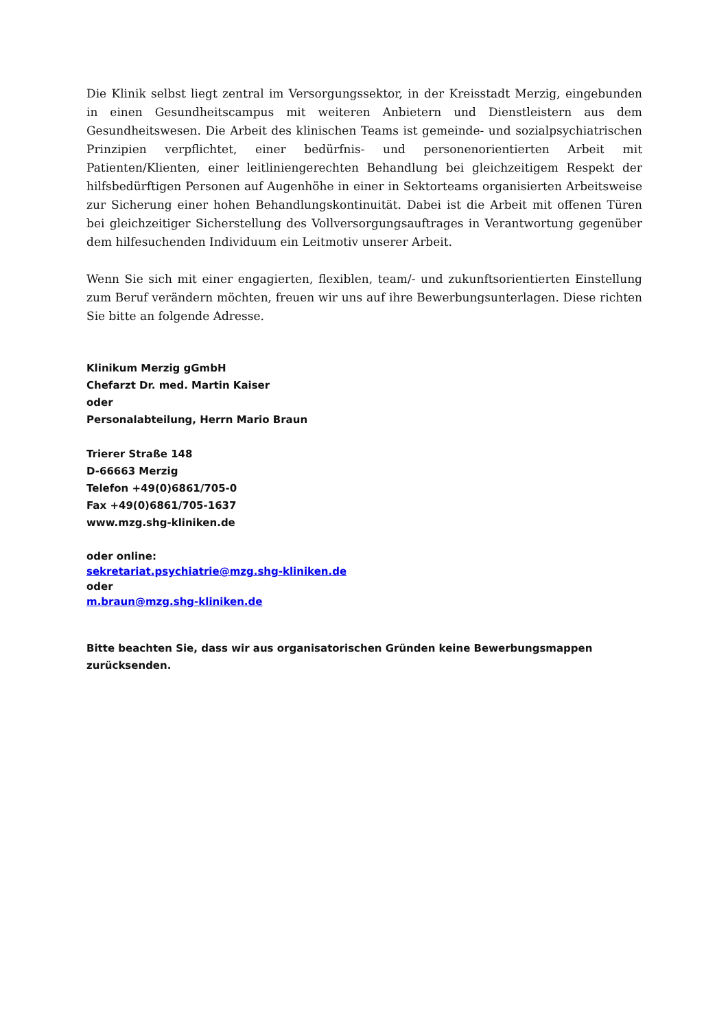Die Klinik selbst liegt zentral im Versorgungssektor, in der Kreisstadt Merzig, eingebunden in einen Gesundheitscampus mit weiteren Anbietern und Dienstleistern aus dem Gesundheitswesen. Die Arbeit des klinischen Teams ist gemeinde- und sozialpsychiatrischen Prinzipien verpflichtet, einer bedürfnis- und personenorientierten Arbeit mit Patienten/Klienten, einer leitliniengerechten Behandlung bei gleichzeitigem Respekt der hilfsbedürftigen Personen auf Augenhöhe in einer in Sektorteams organisierten Arbeitsweise zur Sicherung einer hohen Behandlungskontinuität. Dabei ist die Arbeit mit offenen Türen bei gleichzeitiger Sicherstellung des Vollversorgungsauftrages in Verantwortung gegenüber dem hilfesuchenden Individuum ein Leitmotiv unserer Arbeit.
Wenn Sie sich mit einer engagierten, flexiblen, team/- und zukunftsorientierten Einstellung zum Beruf verändern möchten, freuen wir uns auf ihre Bewerbungsunterlagen. Diese richten Sie bitte an folgende Adresse.
Klinikum Merzig gGmbH
Chefarzt Dr. med. Martin Kaiser
oder
Personalabteilung, Herrn Mario Braun
Trierer Straße 148
D-66663 Merzig
Telefon +49(0)6861/705-0
Fax +49(0)6861/705-1637
www.mzg.shg-kliniken.de
oder online:
sekretariat.psychiatrie@mzg.shg-kliniken.de
oder
m.braun@mzg.shg-kliniken.de
Bitte beachten Sie, dass wir aus organisatorischen Gründen keine Bewerbungsmappen zurücksenden.